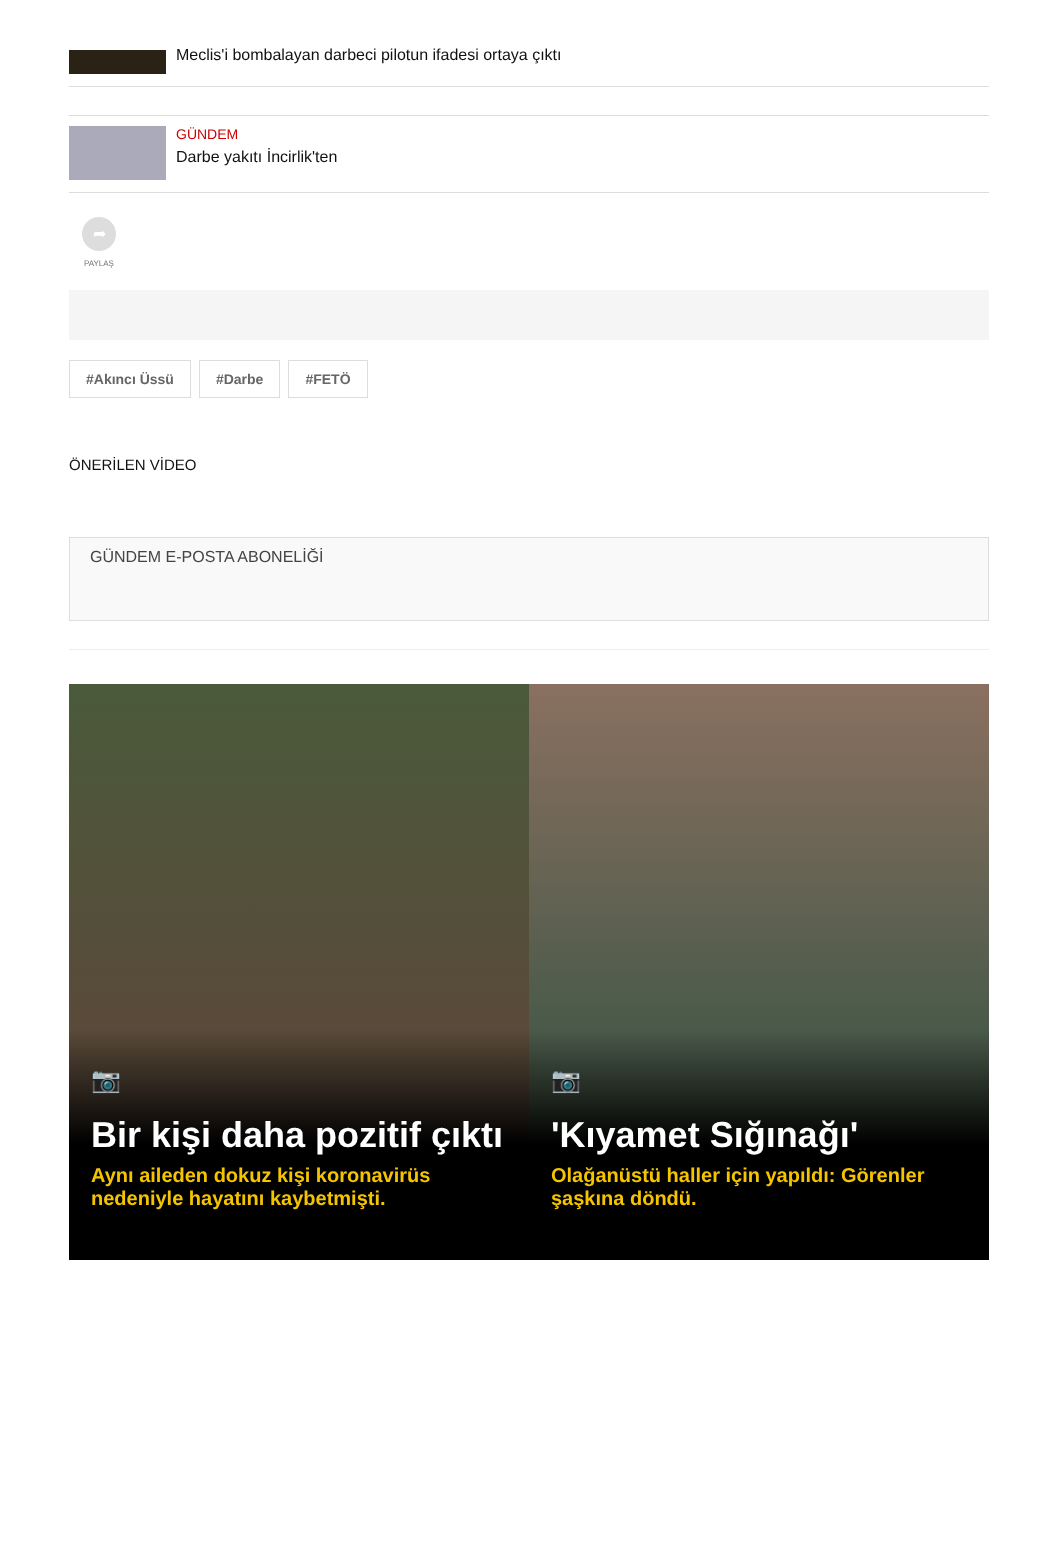Meclis'i bombalayan darbeci pilotun ifadesi ortaya çıktı
GÜNDEM
Darbe yakıtı İncirlik'ten
➦
PAYLAŞ
#Akıncı Üssü #Darbe #FETÖ
ÖNERİLEN VİDEO
GÜNDEM E-POSTA ABONELİĞİ
📷
Bir kişi daha pozitif çıktı
Aynı aileden dokuz kişi koronavirüs nedeniyle hayatını kaybetmişti.
📷
'Kıyamet Sığınağı'
Olağanüstü haller için yapıldı: Görenler şaşkına döndü.